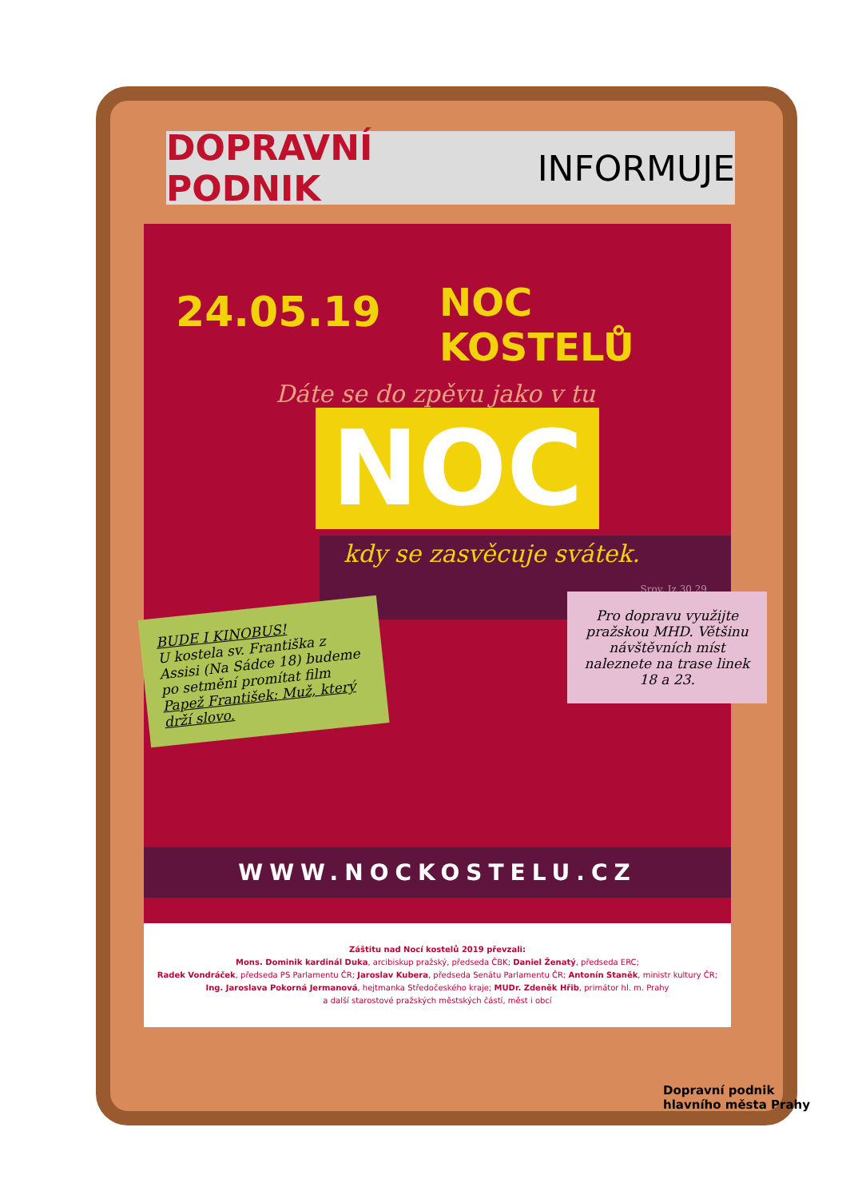DOPRAVNÍ PODNIK INFORMUJE
24.05.19 NOC KOSTELŮ
Dáte se do zpěvu jako v tu
NOC
kdy se zasvěcuje svátek.
Srov. Iz 30,29
BUDE I KINOBUS!
U kostela sv. Františka z Assisi (Na Sádce 18) budeme po setmění promítat film Papež František: Muž, který drží slovo.
Pro dopravu využijte pražskou MHD. Většinu návštěvních míst naleznete na trase linek 18 a 23.
WWW.NOCKOSTELU.CZ
Záštitu nad Nocí kostelů 2019 převzali:
Mons. Dominik kardinál Duka, arcibiskup pražský, předseda ČBK; Daniel Ženatý, předseda ERC;
Radek Vondráček, předseda PS Parlamentu ČR; Jaroslav Kubera, předseda Senátu Parlamentu ČR; Antonín Staněk, ministr kultury ČR;
Ing. Jaroslava Pokorná Jermanová, hejtmanka Středočeského kraje; MUDr. Zdeněk Hřib, primátor hl. m. Prahy
a další starostové pražských městských částí, měst i obcí
Dopravní podnik
hlavního města Prahy